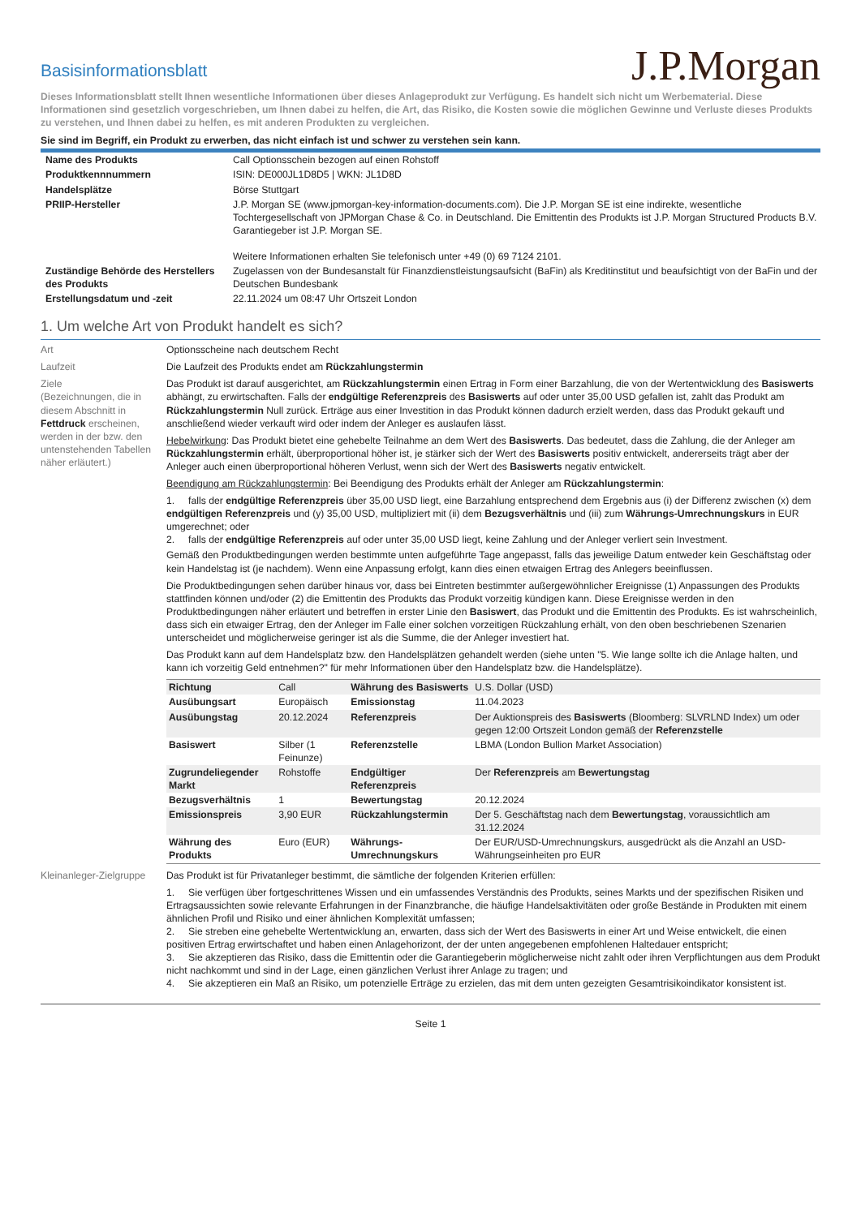Basisinformationsblatt
J.P.Morgan
Dieses Informationsblatt stellt Ihnen wesentliche Informationen über dieses Anlageprodukt zur Verfügung. Es handelt sich nicht um Werbematerial. Diese Informationen sind gesetzlich vorgeschrieben, um Ihnen dabei zu helfen, die Art, das Risiko, die Kosten sowie die möglichen Gewinne und Verluste dieses Produkts zu verstehen, und Ihnen dabei zu helfen, es mit anderen Produkten zu vergleichen.
Sie sind im Begriff, ein Produkt zu erwerben, das nicht einfach ist und schwer zu verstehen sein kann.
| Name des Produkts | Call Optionsschein bezogen auf einen Rohstoff |
| Produktkennnummern | ISIN: DE000JL1D8D5 / WKN: JL1D8D |
| Handelsplätze | Börse Stuttgart |
| PRIIP-Hersteller | J.P. Morgan SE (www.jpmorgan-key-information-documents.com). Die J.P. Morgan SE ist eine indirekte, wesentliche Tochtergesellschaft von JPMorgan Chase & Co. in Deutschland. Die Emittentin des Produkts ist J.P. Morgan Structured Products B.V. Garantiegeber ist J.P. Morgan SE. Weitere Informationen erhalten Sie telefonisch unter +49 (0) 69 7124 2101. |
| Zuständige Behörde des Herstellers des Produkts | Zugelassen von der Bundesanstalt für Finanzdienstleistungsaufsicht (BaFin) als Kreditinstitut und beaufsichtigt von der BaFin und der Deutschen Bundesbank |
| Erstellungsdatum und -zeit | 22.11.2024 um 08:47 Uhr Ortszeit London |
1. Um welche Art von Produkt handelt es sich?
Art Optionsscheine nach deutschem Recht
Laufzeit Die Laufzeit des Produkts endet am Rückzahlungstermin
Ziele
(Bezeichnungen, die in diesem Abschnitt in Fettdruck erscheinen, werden in der bzw. den untenstehenden Tabellen näher erläutert.)
Das Produkt ist darauf ausgerichtet, am Rückzahlungstermin einen Ertrag in Form einer Barzahlung, die von der Wertentwicklung des Basiswerts abhängt, zu erwirtschaften. Falls der endgültige Referenzpreis des Basiswerts auf oder unter 35,00 USD gefallen ist, zahlt das Produkt am Rückzahlungstermin Null zurück. Erträge aus einer Investition in das Produkt können dadurch erzielt werden, dass das Produkt gekauft und anschließend wieder verkauft wird oder indem der Anleger es auslaufen lässt.
Hebelwirkung: Das Produkt bietet eine gehebelte Teilnahme an dem Wert des Basiswerts. Das bedeutet, dass die Zahlung, die der Anleger am Rückzahlungstermin erhält, überproportional höher ist, je stärker sich der Wert des Basiswerts positiv entwickelt, andererseits trägt aber der Anleger auch einen überproportional höheren Verlust, wenn sich der Wert des Basiswerts negativ entwickelt.
Beendigung am Rückzahlungstermin: Bei Beendigung des Produkts erhält der Anleger am Rückzahlungstermin:
1. falls der endgültige Referenzpreis über 35,00 USD liegt, eine Barzahlung entsprechend dem Ergebnis aus (i) der Differenz zwischen (x) dem endgültigen Referenzpreis und (y) 35,00 USD, multipliziert mit (ii) dem Bezugsverhältnis und (iii) zum Währungs-Umrechnungskurs in EUR umgerechnet; oder
2. falls der endgültige Referenzpreis auf oder unter 35,00 USD liegt, keine Zahlung und der Anleger verliert sein Investment.
Gemäß den Produktbedingungen werden bestimmte unten aufgeführte Tage angepasst, falls das jeweilige Datum entweder kein Geschäftstag oder kein Handelstag ist (je nachdem). Wenn eine Anpassung erfolgt, kann dies einen etwaigen Ertrag des Anlegers beeinflussen.
Die Produktbedingungen sehen darüber hinaus vor, dass bei Eintreten bestimmter außergewöhnlicher Ereignisse (1) Anpassungen des Produkts stattfinden können und/oder (2) die Emittentin des Produkts das Produkt vorzeitig kündigen kann. Diese Ereignisse werden in den Produktbedingungen näher erläutert und betreffen in erster Linie den Basiswert, das Produkt und die Emittentin des Produkts. Es ist wahrscheinlich, dass sich ein etwaiger Ertrag, den der Anleger im Falle einer solchen vorzeitigen Rückzahlung erhält, von den oben beschriebenen Szenarien unterscheidet und möglicherweise geringer ist als die Summe, die der Anleger investiert hat.
Das Produkt kann auf dem Handelsplatz bzw. den Handelsplätzen gehandelt werden (siehe unten "5. Wie lange sollte ich die Anlage halten, und kann ich vorzeitig Geld entnehmen?" für mehr Informationen über den Handelsplatz bzw. die Handelsplätze).
| Richtung | Call | Währung des Basiswerts | U.S. Dollar (USD) |
| Ausübungsart | Europäisch | Emissionstag | 11.04.2023 |
| Ausübungstag | 20.12.2024 | Referenzpreis | Der Auktionspreis des Basiswerts (Bloomberg: SLVRLND Index) um oder gegen 12:00 Ortszeit London gemäß der Referenzstelle |
| Basiswert | Silber (1 Feinunze) | Referenzstelle | LBMA (London Bullion Market Association) |
| Zugrundeliegender Markt | Rohstoffe | Endgültiger Referenzpreis | Der Referenzpreis am Bewertungstag |
| Bezugsverhältnis | 1 | Bewertungstag | 20.12.2024 |
| Emissionspreis | 3,90 EUR | Rückzahlungstermin | Der 5. Geschäftstag nach dem Bewertungstag , voraussichtlich am 31.12.2024 |
| Währung des Produkts | Euro (EUR) | Währungs-Umrechnungskurs | Der EUR/USD-Umrechnungskurs, ausgedrückt als die Anzahl an USD-Währungseinheiten pro EUR |
Kleinanleger-Zielgruppe
Das Produkt ist für Privatanleger bestimmt, die sämtliche der folgenden Kriterien erfüllen:
1. Sie verfügen über fortgeschrittenes Wissen und ein umfassendes Verständnis des Produkts, seines Markts und der spezifischen Risiken und Ertragsaussichten sowie relevante Erfahrungen in der Finanzbranche, die häufige Handelsaktivitäten oder große Bestände in Produkten mit einem ähnlichen Profil und Risiko und einer ähnlichen Komplexität umfassen;
2. Sie streben eine gehebelte Wertentwicklung an, erwarten, dass sich der Wert des Basiswerts in einer Art und Weise entwickelt, die einen positiven Ertrag erwirtschaftet und haben einen Anlagehorizont, der der unten angegebenen empfohlenen Haltedauer entspricht;
3. Sie akzeptieren das Risiko, dass die Emittentin oder die Garantiegeberin möglicherweise nicht zahlt oder ihren Verpflichtungen aus dem Produkt nicht nachkommt und sind in der Lage, einen gänzlichen Verlust ihrer Anlage zu tragen; und
4. Sie akzeptieren ein Maß an Risiko, um potenzielle Erträge zu erzielen, das mit dem unten gezeigten Gesamtrisikoindikator konsistent ist.
Seite 1